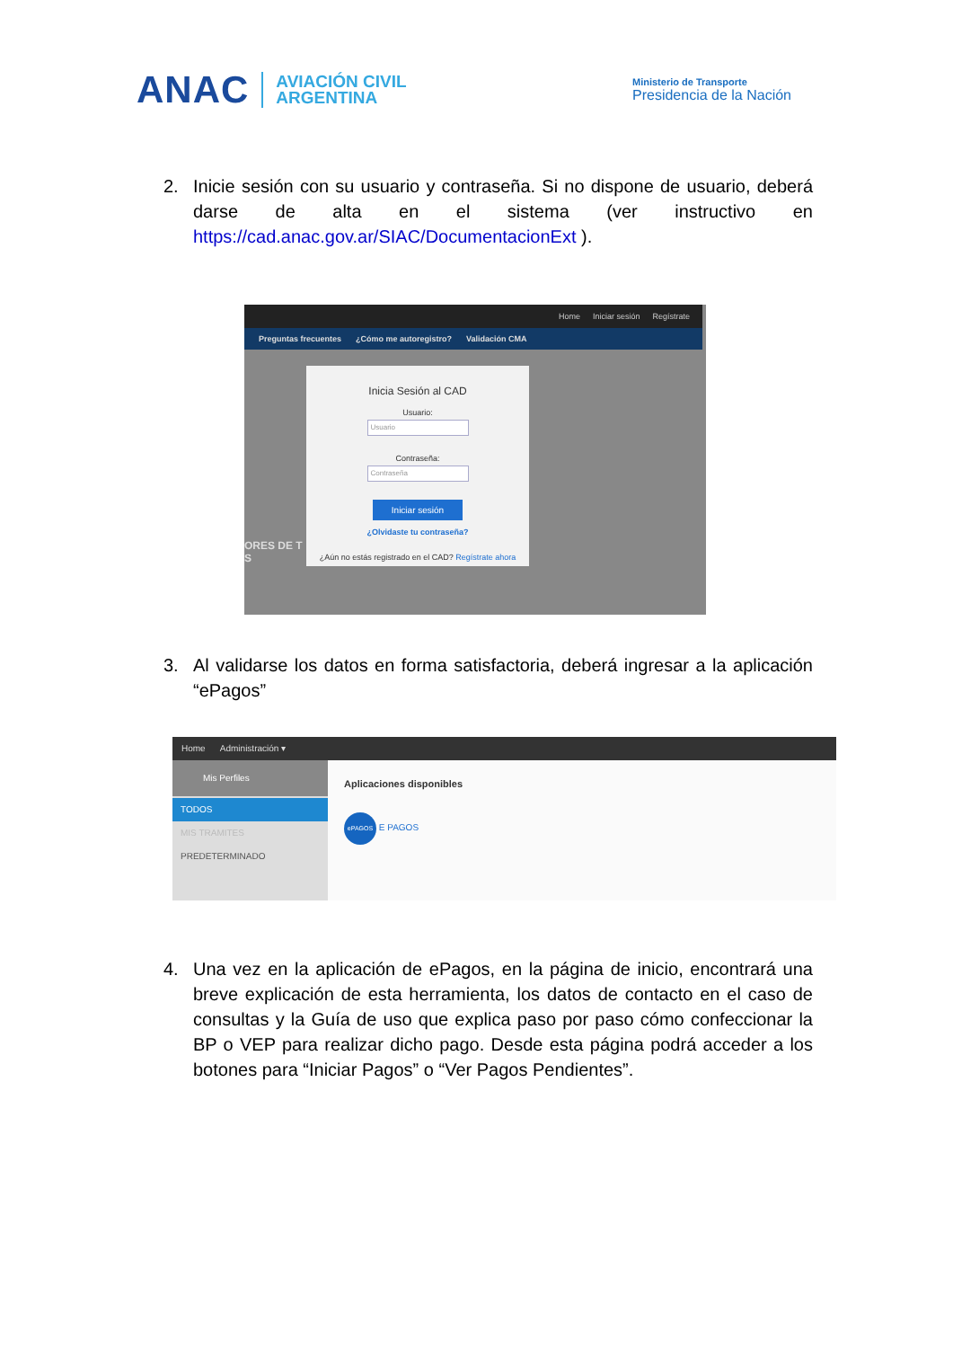ANAC
AVIACIÓN CIVIL
ARGENTINA
Ministerio de Transporte
Presidencia de la Nación
2. Inicie sesión con su usuario y contraseña. Si no dispone de usuario, deberá darse de alta en el sistema (ver instructivo en https://cad.anac.gov.ar/SIAC/DocumentacionExt ).
Home Iniciar sesión Regístrate
Preguntas frecuentes ¿Cómo me autoregistro? Validación CMA
Inicia Sesión al CAD
Usuario:
Usuario
Contraseña:
Contraseña
Iniciar sesión
¿Olvidaste tu contraseña?
¿Aún no estás registrado en el CAD? Regístrate ahora
ORES DE T
S
3. Al validarse los datos en forma satisfactoria, deberá ingresar a la aplicación “ePagos”
Home Administración ▾
Mis Perfiles
TODOS
MIS TRAMITES
PREDETERMINADO
Aplicaciones disponibles
ePAGOS E PAGOS
4. Una vez en la aplicación de ePagos, en la página de inicio, encontrará una breve explicación de esta herramienta, los datos de contacto en el caso de consultas y la Guía de uso que explica paso por paso cómo confeccionar la BP o VEP para realizar dicho pago. Desde esta página podrá acceder a los botones para “Iniciar Pagos” o “Ver Pagos Pendientes”.